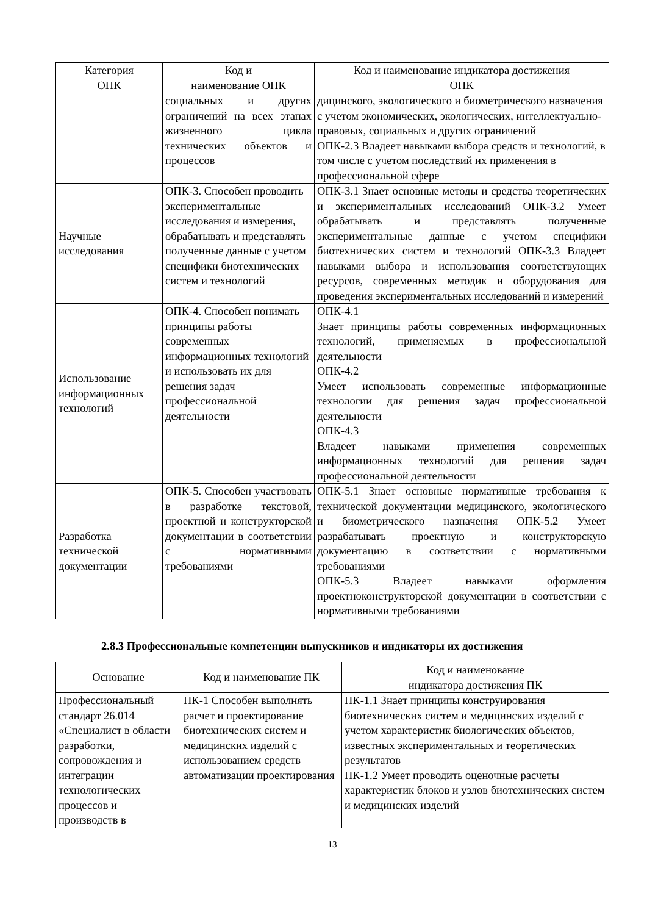| Категория ОПК | Код и наименование ОПК | Код и наименование индикатора достижения ОПК |
| --- | --- | --- |
| | социальных и других ограничений на всех этапах жизненного цикла технических объектов и процессов | дицинского, экологического и биометрического назначения с учетом экономических, экологических, интеллектуально-правовых, социальных и других ограничений ОПК-2.3 Владеет навыками выбора средств и технологий, в том числе с учетом последствий их применения в профессиональной сфере |
| Научные исследования | ОПК-3. Способен проводить экспериментальные исследования и измерения, обрабатывать и представлять полученные данные с учетом специфики биотехнических систем и технологий | ОПК-3.1 Знает основные методы и средства теоретических и экспериментальных исследований ОПК-3.2 Умеет обрабатывать и представлять полученные экспериментальные данные с учетом специфики биотехнических систем и технологий ОПК-3.3 Владеет навыками выбора и использования соответствующих ресурсов, современных методик и оборудования для проведения экспериментальных исследований и измерений |
| Использование информационных технологий | ОПК-4. Способен понимать принципы работы современных информационных технологий и использовать их для решения задач профессиональной деятельности | ОПК-4.1 Знает принципы работы современных информационных технологий, применяемых в профессиональной деятельности ОПК-4.2 Умеет использовать современные информационные технологии для решения задач профессиональной деятельности ОПК-4.3 Владеет навыками применения современных информационных технологий для решения задач профессиональной деятельности |
| Разработка технической документации | ОПК-5. Способен участвовать в разработке текстовой, проектной и конструкторской документации в соответствии с нормативными требованиями | ОПК-5.1 Знает основные нормативные требования к технической документации медицинского, экологического и биометрического назначения ОПК-5.2 Умеет разрабатывать проектную и конструкторскую документацию в соответствии с нормативными требованиями ОПК-5.3 Владеет навыками оформления проектноконструкторской документации в соответствии с нормативными требованиями |
2.8.3 Профессиональные компетенции выпускников и индикаторы их достижения
| Основание | Код и наименование ПК | Код и наименование индикатора достижения ПК |
| --- | --- | --- |
| Профессиональный стандарт 26.014 «Специалист в области разработки, сопровождения и интеграции технологических процессов и производств в | ПК-1 Способен выполнять расчет и проектирование биотехнических систем и медицинских изделий с использованием средств автоматизации проектирования | ПК-1.1 Знает принципы конструирования биотехнических систем и медицинских изделий с учетом характеристик биологических объектов, известных экспериментальных и теоретических результатов ПК-1.2 Умеет проводить оценочные расчеты характеристик блоков и узлов биотехнических систем и медицинских изделий |
13